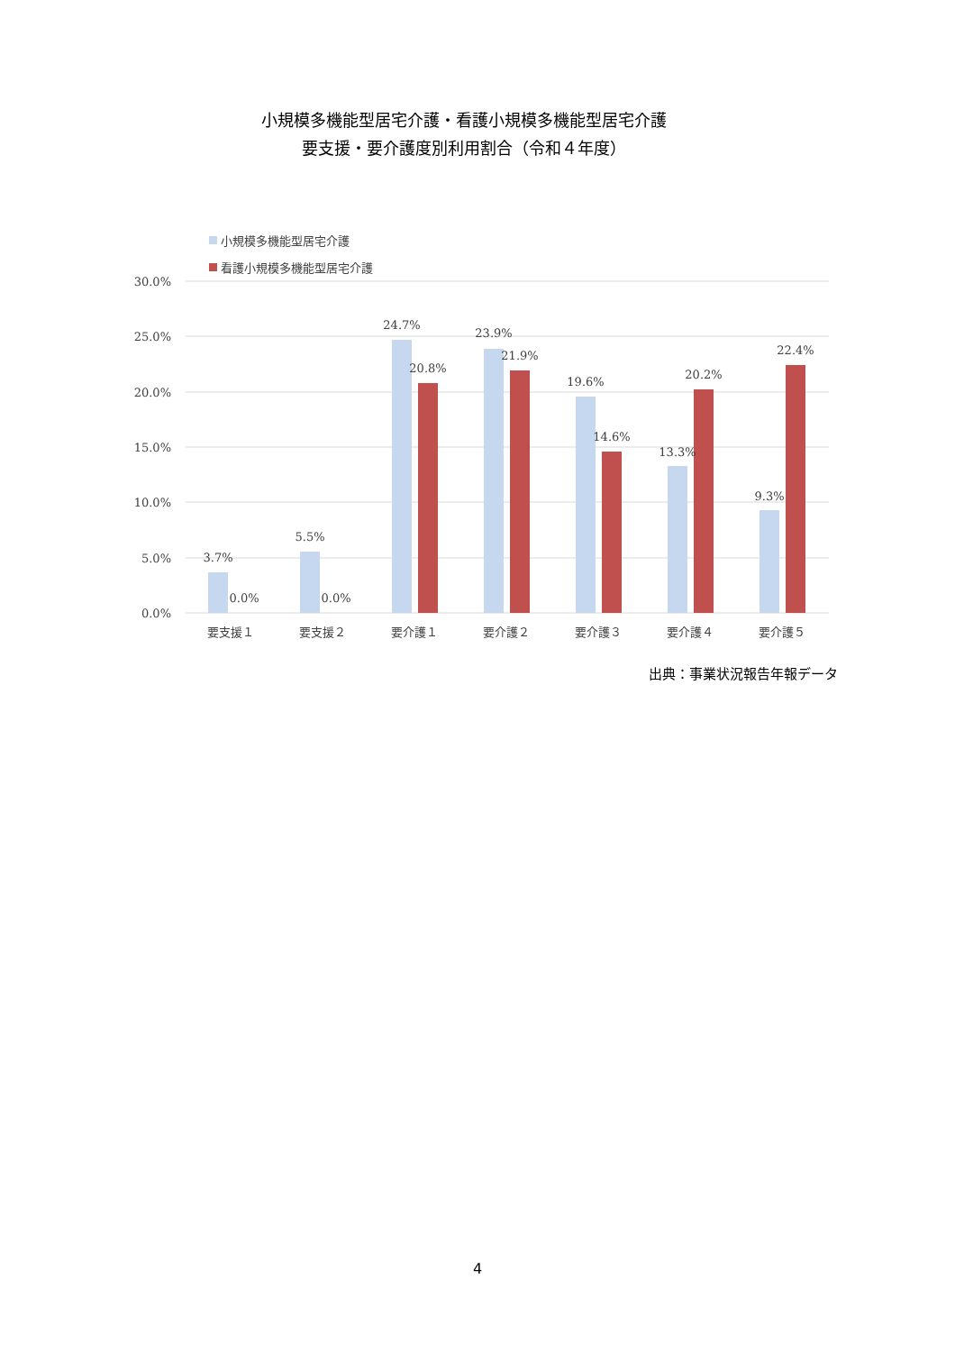小規模多機能型居宅介護・看護小規模多機能型居宅介護
要支援・要介護度別利用割合（令和４年度）
小規模多機能型居宅介護
看護小規模多機能型居宅介護
30.0%
25.0%
20.0%
15.0%
10.0%
5.0%
0.0%
3.7%
0.0%
5.5%
0.0%
24.7%
20.8%
23.9%
21.9%
19.6%
14.6%
13.3%
20.2%
9.3%
22.4%
要支援１
要支援２
要介護１
要介護２
要介護３
要介護４
要介護５
出典：事業状況報告年報データ
4